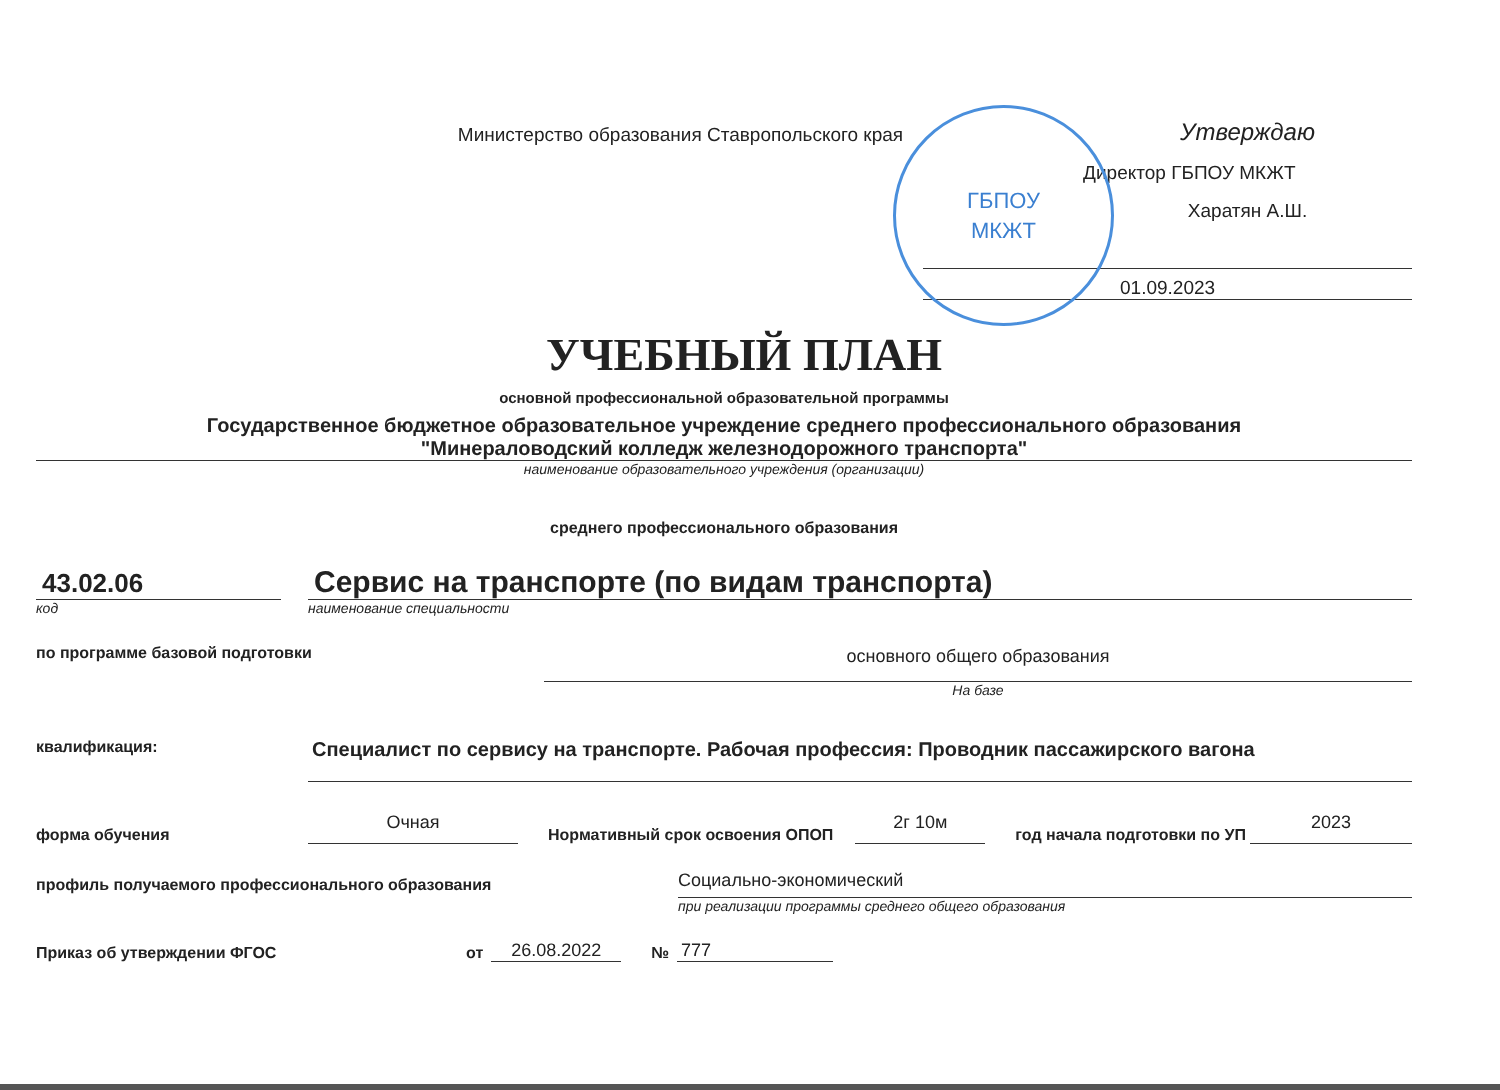Министерство образования Ставропольского края
Утверждаю
Директор ГБПОУ МКЖТ
Харатян А.Ш.
01.09.2023
ГБПОУ
МКЖТ
УЧЕБНЫЙ ПЛАН
основной профессиональной образовательной программы
Государственное бюджетное образовательное учреждение среднего профессионального образования
"Минераловодский колледж железнодорожного транспорта"
наименование образовательного учреждения (организации)
среднего профессионального образования
43.02.06
код
Сервис на транспорте (по видам транспорта)
наименование специальности
по программе базовой подготовки
основного общего образования
На базе
квалификация:
Специалист по сервису на транспорте. Рабочая профессия: Проводник пассажирского вагона
форма обучения
Очная
Нормативный срок освоения ОПОП
2г 10м
год начала подготовки по УП
2023
профиль получаемого профессионального образования
Социально-экономический
при реализации программы среднего общего образования
Приказ об утверждении ФГОС
от
26.08.2022
№
777